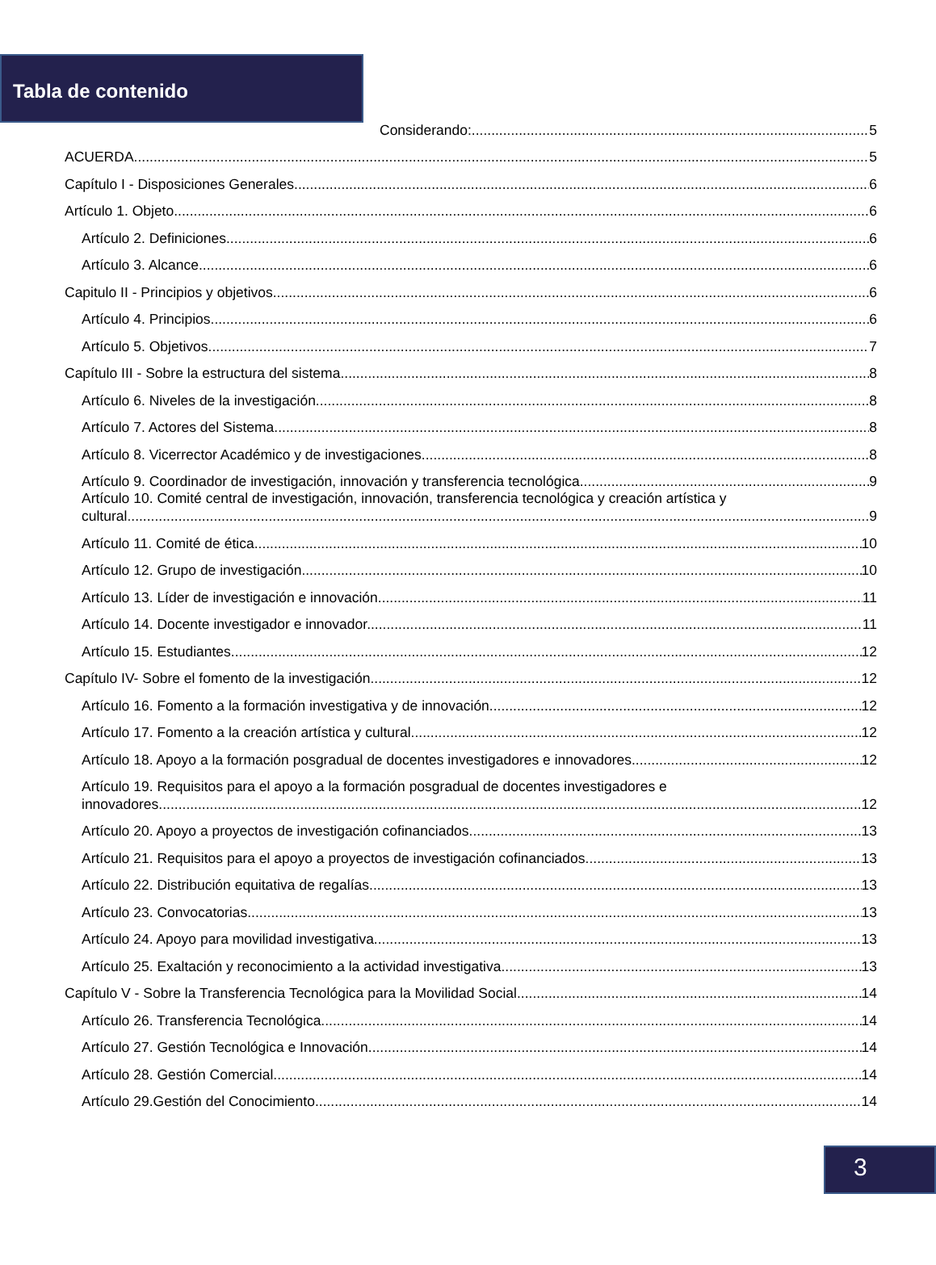Tabla de contenido
Considerando: 5
ACUERDA 5
Capítulo I - Disposiciones Generales 6
Artículo 1. Objeto. 6
Artículo 2. Definiciones. 6
Artículo 3. Alcance. 6
Capitulo II - Principios y objetivos 6
Artículo 4. Principios. 6
Artículo 5. Objetivos. 7
Capítulo III - Sobre la estructura del sistema 8
Artículo 6. Niveles de la investigación. 8
Artículo 7. Actores del Sistema. 8
Artículo 8. Vicerrector Académico y de investigaciones. 8
Artículo 9. Coordinador de investigación, innovación y transferencia tecnológica. 9
Artículo 10. Comité central de investigación, innovación, transferencia tecnológica y creación artística y
cultural. 9
Artículo 11. Comité de ética. 10
Artículo 12. Grupo de investigación. 10
Artículo 13. Líder de investigación e innovación. 11
Artículo 14. Docente investigador e innovador. 11
Artículo 15. Estudiantes. 12
Capítulo IV- Sobre el fomento de la investigación 12
Artículo 16. Fomento a la formación investigativa y de innovación. 12
Artículo 17. Fomento a la creación artística y cultural. 12
Artículo 18. Apoyo a la formación posgradual de docentes investigadores e innovadores. 12
Artículo 19. Requisitos para el apoyo a la formación posgradual de docentes investigadores e
innovadores. 12
Artículo 20. Apoyo a proyectos de investigación cofinanciados. 13
Artículo 21. Requisitos para el apoyo a proyectos de investigación cofinanciados. 13
Artículo 22. Distribución equitativa de regalías. 13
Artículo 23. Convocatorias. 13
Artículo 24. Apoyo para movilidad investigativa. 13
Artículo 25. Exaltación y reconocimiento a la actividad investigativa. 13
Capítulo V - Sobre la Transferencia Tecnológica para la Movilidad Social 14
Artículo 26. Transferencia Tecnológica. 14
Artículo 27. Gestión Tecnológica e Innovación. 14
Artículo 28. Gestión Comercial. 14
Artículo 29.Gestión del Conocimiento. 14
3